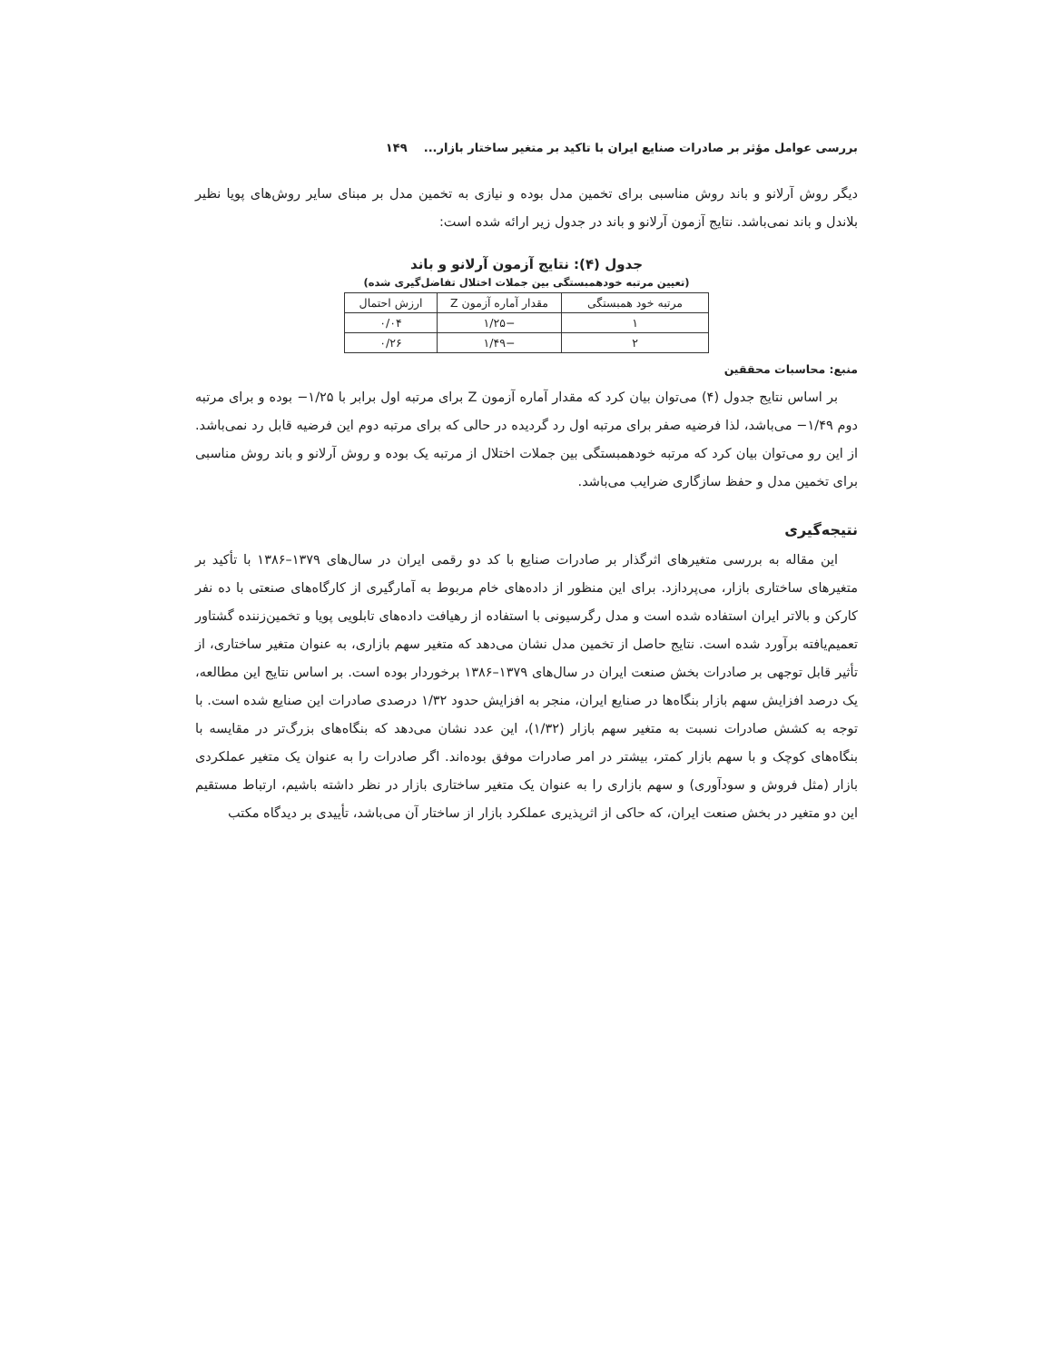بررسی عوامل مؤثر بر صادرات صنایع ایران با تاکید بر متغیر ساختار بازار... ۱۴۹
دیگر روش آرلانو و باند روش مناسبی برای تخمین مدل بوده و نیازی به تخمین مدل بر مبنای سایر روش‌های پویا نظیر بلاندل و باند نمی‌باشد. نتایج آزمون آرلانو و باند در جدول زیر ارائه شده است:
جدول (۴): نتایج آزمون آرلانو و باند
(تعیین مرتبه خودهمبستگی بین جملات اختلال تفاضل‌گیری شده)
| مرتبه خود همبستگی | مقدار آماره آزمون Z | ارزش احتمال |
| --- | --- | --- |
| ۱ | −۱/۲۵ | ۰/۰۴ |
| ۲ | −۱/۴۹ | ۰/۲۶ |
منبع: محاسبات محققین
بر اساس نتایج جدول (۴) می‌توان بیان کرد که مقدار آماره آزمون Z برای مرتبه اول برابر با ۱/۲۵− بوده و برای مرتبه دوم ۱/۴۹− می‌باشد، لذا فرضیه صفر برای مرتبه اول رد گردیده در حالی که برای مرتبه دوم این فرضیه قابل رد نمی‌باشد. از این رو می‌توان بیان کرد که مرتبه خودهمبستگی بین جملات اختلال از مرتبه یک بوده و روش آرلانو و باند روش مناسبی برای تخمین مدل و حفظ سازگاری ضرایب می‌باشد.
نتیجه‌گیری
این مقاله به بررسی متغیرهای اثرگذار بر صادرات صنایع با کد دو رقمی ایران در سال‌های ۱۳۷۹–۱۳۸۶ با تأکید بر متغیرهای ساختاری بازار، می‌پردازد. برای این منظور از داده‌های خام مربوط به آمارگیری از کارگاه‌های صنعتی با ده نفر کارکن و بالاتر ایران استفاده شده است و مدل رگرسیونی با استفاده از رهیافت داده‌های تابلویی پویا و تخمین‌زننده گشتاور تعمیم‌یافته برآورد شده است. نتایج حاصل از تخمین مدل نشان می‌دهد که متغیر سهم بازاری، به عنوان متغیر ساختاری، از تأثیر قابل توجهی بر صادرات بخش صنعت ایران در سال‌های ۱۳۷۹–۱۳۸۶ برخوردار بوده است. بر اساس نتایج این مطالعه، یک درصد افزایش سهم بازار بنگاه‌ها در صنایع ایران، منجر به افزایش حدود ۱/۳۲ درصدی صادرات این صنایع شده است. با توجه به کشش صادرات نسبت به متغیر سهم بازار (۱/۳۲)، این عدد نشان می‌دهد که بنگاه‌های بزرگ‌تر در مقایسه با بنگاه‌های کوچک و با سهم بازار کمتر، بیشتر در امر صادرات موفق بوده‌اند. اگر صادرات را به عنوان یک متغیر عملکردی بازار (مثل فروش و سودآوری) و سهم بازاری را به عنوان یک متغیر ساختاری بازار در نظر داشته باشیم، ارتباط مستقیم این دو متغیر در بخش صنعت ایران، که حاکی از اثرپذیری عملکرد بازار از ساختار آن می‌باشد، تأییدی بر دیدگاه مکتب